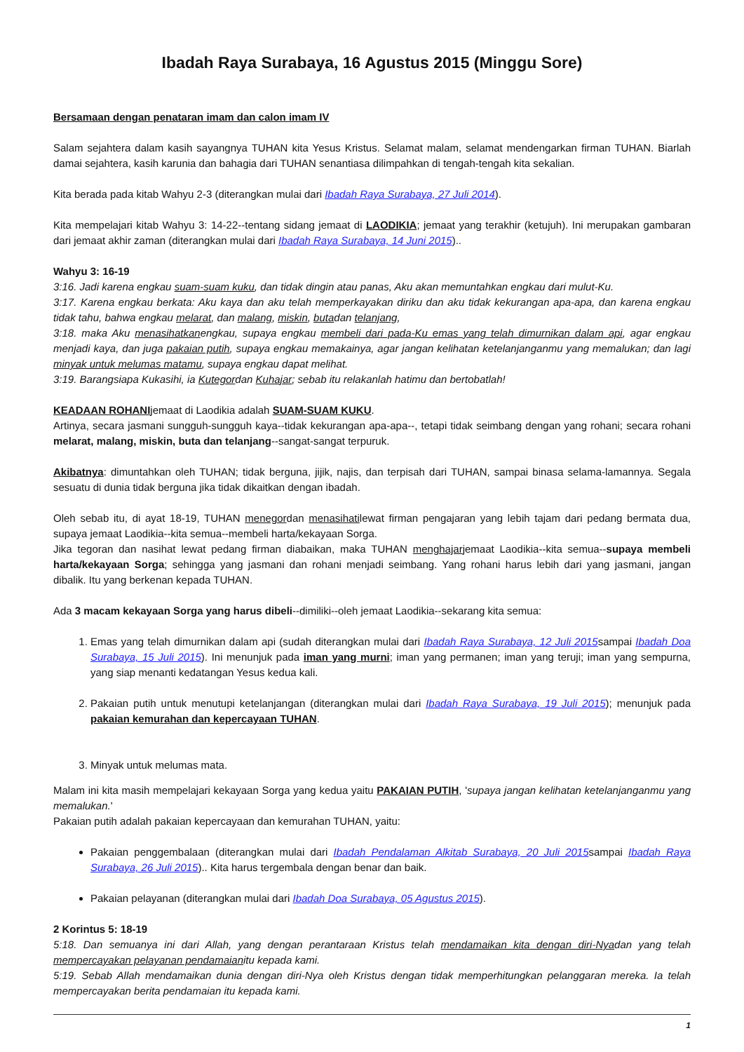Ibadah Raya Surabaya, 16 Agustus 2015 (Minggu Sore)
Bersamaan dengan penataran imam dan calon imam IV
Salam sejahtera dalam kasih sayangnya TUHAN kita Yesus Kristus. Selamat malam, selamat mendengarkan firman TUHAN. Biarlah damai sejahtera, kasih karunia dan bahagia dari TUHAN senantiasa dilimpahkan di tengah-tengah kita sekalian.
Kita berada pada kitab Wahyu 2-3 (diterangkan mulai dari Ibadah Raya Surabaya, 27 Juli 2014).
Kita mempelajari kitab Wahyu 3: 14-22--tentang sidang jemaat di LAODIKIA; jemaat yang terakhir (ketujuh). Ini merupakan gambaran dari jemaat akhir zaman (diterangkan mulai dari Ibadah Raya Surabaya, 14 Juni 2015)..
Wahyu 3: 16-19
3:16. Jadi karena engkau suam-suam kuku, dan tidak dingin atau panas, Aku akan memuntahkan engkau dari mulut-Ku.
3:17. Karena engkau berkata: Aku kaya dan aku telah memperkayakan diriku dan aku tidak kekurangan apa-apa, dan karena engkau tidak tahu, bahwa engkau melarat, dan malang, miskin, butadan telanjang,
3:18. maka Aku menasihatkanengkau, supaya engkau membeli dari pada-Ku emas yang telah dimurnikan dalam api, agar engkau menjadi kaya, dan juga pakaian putih, supaya engkau memakainya, agar jangan kelihatan ketelanjanganmu yang memalukan; dan lagi minyak untuk melumas matamu, supaya engkau dapat melihat.
3:19. Barangsiapa Kukasihi, ia Kutegordan Kuhajar; sebab itu relakanlah hatimu dan bertobatlah!
KEADAAN ROHANIjemaat di Laodikia adalah SUAM-SUAM KUKU.
Artinya, secara jasmani sungguh-sungguh kaya--tidak kekurangan apa-apa--, tetapi tidak seimbang dengan yang rohani; secara rohani melarat, malang, miskin, buta dan telanjang--sangat-sangat terpuruk.
Akibatnya: dimuntahkan oleh TUHAN; tidak berguna, jijik, najis, dan terpisah dari TUHAN, sampai binasa selama-lamannya. Segala sesuatu di dunia tidak berguna jika tidak dikaitkan dengan ibadah.
Oleh sebab itu, di ayat 18-19, TUHAN menegordan menasihatilewat firman pengajaran yang lebih tajam dari pedang bermata dua, supaya jemaat Laodikia--kita semua--membeli harta/kekayaan Sorga.
Jika tegoran dan nasihat lewat pedang firman diabaikan, maka TUHAN menghajarjemaat Laodikia--kita semua--supaya membeli harta/kekayaan Sorga; sehingga yang jasmani dan rohani menjadi seimbang. Yang rohani harus lebih dari yang jasmani, jangan dibalik. Itu yang berkenan kepada TUHAN.
Ada 3 macam kekayaan Sorga yang harus dibeli--dimiliki--oleh jemaat Laodikia--sekarang kita semua:
1. Emas yang telah dimurnikan dalam api (sudah diterangkan mulai dari Ibadah Raya Surabaya, 12 Juli 2015sampai Ibadah Doa Surabaya, 15 Juli 2015). Ini menunjuk pada iman yang murni; iman yang permanen; iman yang teruji; iman yang sempurna, yang siap menanti kedatangan Yesus kedua kali.
2. Pakaian putih untuk menutupi ketelanjangan (diterangkan mulai dari Ibadah Raya Surabaya, 19 Juli 2015); menunjuk pada pakaian kemurahan dan kepercayaan TUHAN.
3. Minyak untuk melumas mata.
Malam ini kita masih mempelajari kekayaan Sorga yang kedua yaitu PAKAIAN PUTIH, 'supaya jangan kelihatan ketelanjanganmu yang memalukan.'
Pakaian putih adalah pakaian kepercayaan dan kemurahan TUHAN, yaitu:
Pakaian penggembalaan (diterangkan mulai dari Ibadah Pendalaman Alkitab Surabaya, 20 Juli 2015sampai Ibadah Raya Surabaya, 26 Juli 2015).. Kita harus tergembala dengan benar dan baik.
Pakaian pelayanan (diterangkan mulai dari Ibadah Doa Surabaya, 05 Agustus 2015).
2 Korintus 5: 18-19
5:18. Dan semuanya ini dari Allah, yang dengan perantaraan Kristus telah mendamaikan kita dengan diri-Nyadan yang telah mempercayakan pelayanan pendamaianitu kepada kami.
5:19. Sebab Allah mendamaikan dunia dengan diri-Nya oleh Kristus dengan tidak memperhitungkan pelanggaran mereka. Ia telah mempercayakan berita pendamaian itu kepada kami.
1